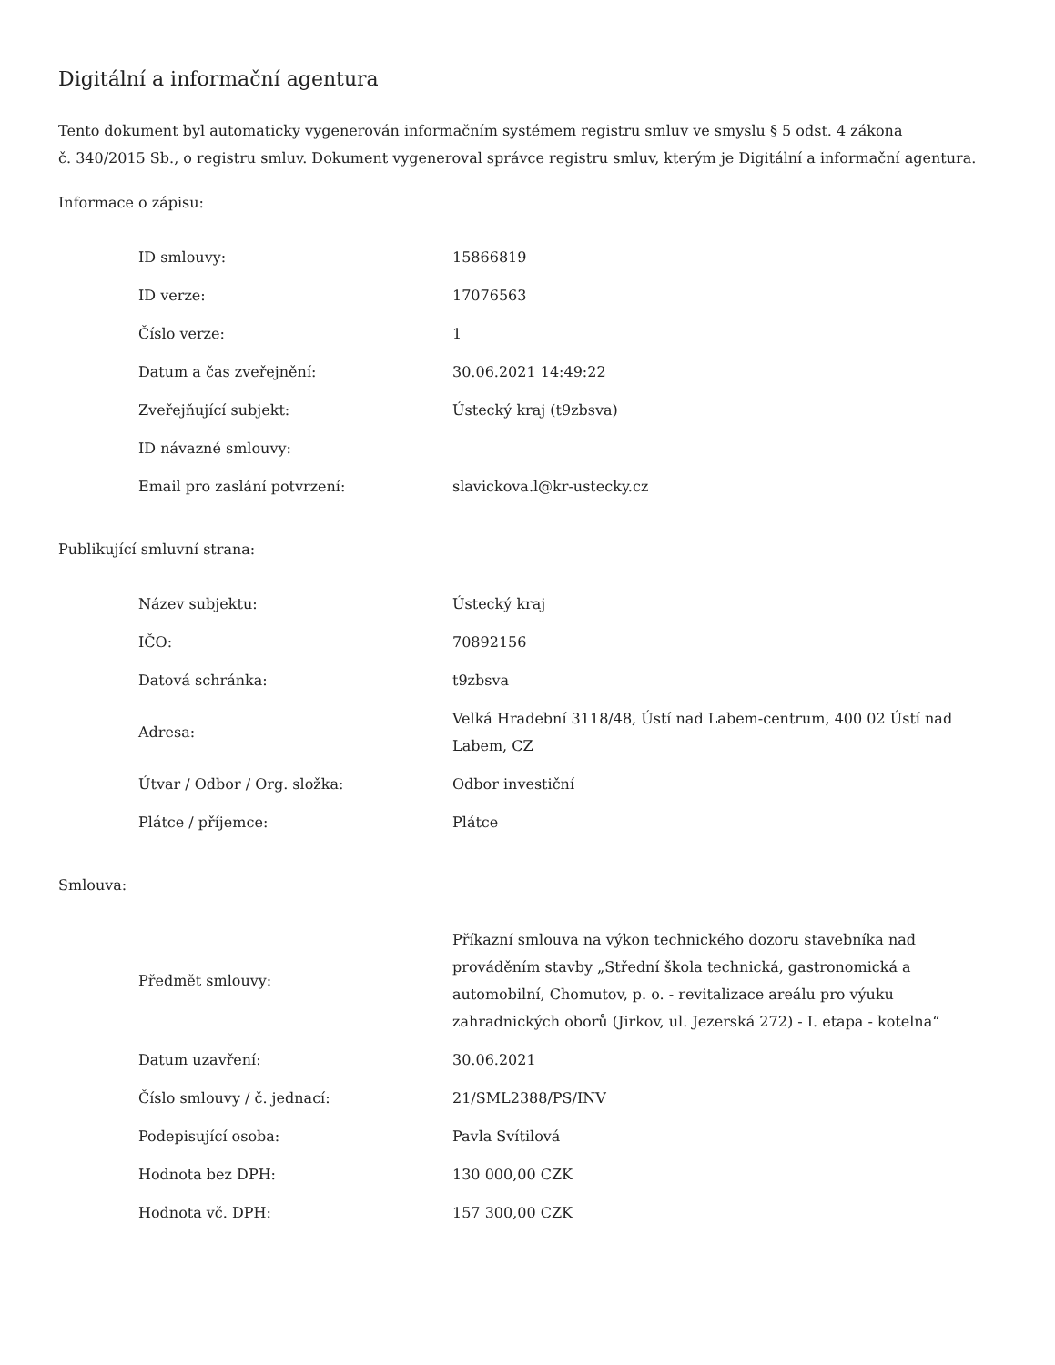Digitální a informační agentura
Tento dokument byl automaticky vygenerován informačním systémem registru smluv ve smyslu § 5 odst. 4 zákona
č. 340/2015 Sb., o registru smluv. Dokument vygeneroval správce registru smluv, kterým je Digitální a informační agentura.
Informace o zápisu:
| ID smlouvy: | 15866819 |
| ID verze: | 17076563 |
| Číslo verze: | 1 |
| Datum a čas zveřejnění: | 30.06.2021 14:49:22 |
| Zveřejňující subjekt: | Ústecký kraj (t9zbsva) |
| ID návazné smlouvy: | |
| Email pro zaslání potvrzení: | slavickova.l@kr-ustecky.cz |
Publikující smluvní strana:
| Název subjektu: | Ústecký kraj |
| IČO: | 70892156 |
| Datová schránka: | t9zbsva |
| Adresa: | Velká Hradební 3118/48, Ústí nad Labem-centrum, 400 02 Ústí nad Labem, CZ |
| Útvar / Odbor / Org. složka: | Odbor investiční |
| Plátce / příjemce: | Plátce |
Smlouva:
| Předmět smlouvy: | Příkazní smlouva na výkon technického dozoru stavebníka nad prováděním stavby „Střední škola technická, gastronomická a automobilní, Chomutov, p. o. - revitalizace areálu pro výuku zahradnických oborů (Jirkov, ul. Jezerská 272) - I. etapa - kotelna“ |
| Datum uzavření: | 30.06.2021 |
| Číslo smlouvy / č. jednací: | 21/SML2388/PS/INV |
| Podepisující osoba: | Pavla Svítilová |
| Hodnota bez DPH: | 130 000,00 CZK |
| Hodnota vč. DPH: | 157 300,00 CZK |